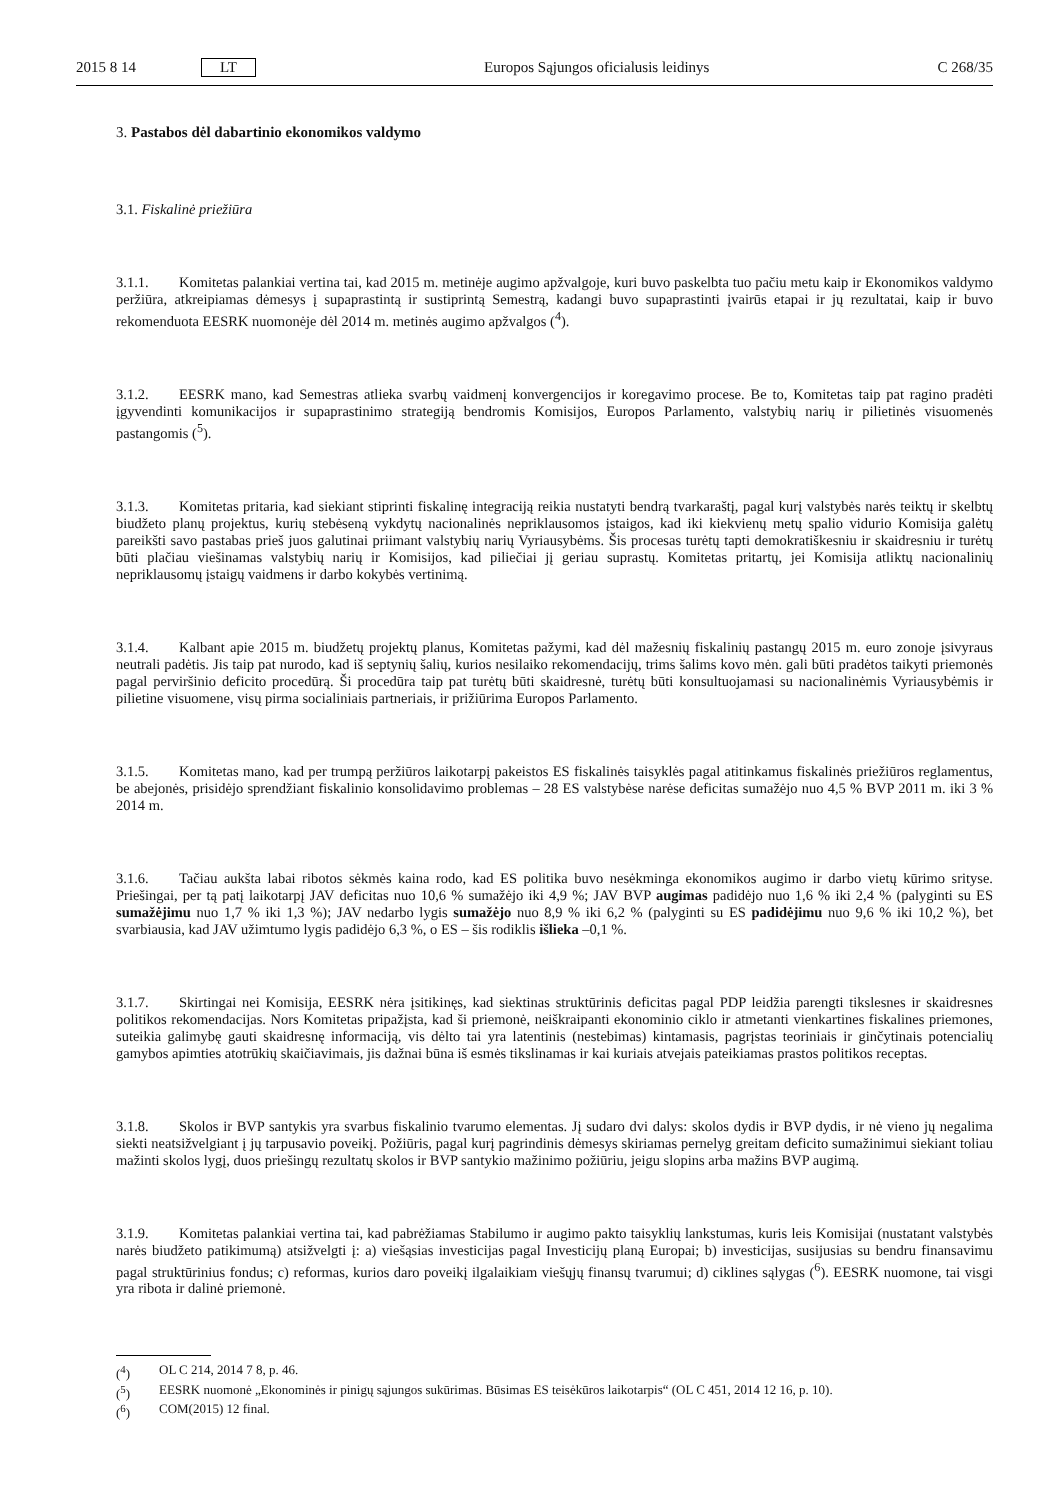2015 8 14 LT Europos Sąjungos oficialusis leidinys C 268/35
3. Pastabos dėl dabartinio ekonomikos valdymo
3.1. Fiskalinė priežiūra
3.1.1. Komitetas palankiai vertina tai, kad 2015 m. metinėje augimo apžvalgoje, kuri buvo paskelbta tuo pačiu metu kaip ir Ekonomikos valdymo peržiūra, atkreipiamas dėmesys į supaprastintą ir sustiprintą Semestrą, kadangi buvo supaprastinti įvairūs etapai ir jų rezultatai, kaip ir buvo rekomenduota EESRK nuomonėje dėl 2014 m. metinės augimo apžvalgos (<sup>4</sup>).
3.1.2. EESRK mano, kad Semestras atlieka svarbų vaidmenį konvergencijos ir koregavimo procese. Be to, Komitetas taip pat ragino pradėti įgyvendinti komunikacijos ir supaprastinimo strategiją bendromis Komisijos, Europos Parlamento, valstybių narių ir pilietinės visuomenės pastangomis (<sup>5</sup>).
3.1.3. Komitetas pritaria, kad siekiant stiprinti fiskalinę integraciją reikia nustatyti bendrą tvarkaraštį, pagal kurį valstybės narės teiktų ir skelbtų biudžeto planų projektus, kurių stebėseną vykdytų nacionalinės nepriklausomos įstaigos, kad iki kiekvienų metų spalio vidurio Komisija galėtų pareikšti savo pastabas prieš juos galutinai priimant valstybių narių Vyriausybėms. Šis procesas turėtų tapti demokratiškesniu ir skaidresniu ir turėtų būti plačiau viešinamas valstybių narių ir Komisijos, kad piliečiai jį geriau suprastų. Komitetas pritartų, jei Komisija atliktų nacionalinių nepriklausomų įstaigų vaidmens ir darbo kokybės vertinimą.
3.1.4. Kalbant apie 2015 m. biudžetų projektų planus, Komitetas pažymi, kad dėl mažesnių fiskalinių pastangų 2015 m. euro zonoje įsivyraus neutrali padėtis. Jis taip pat nurodo, kad iš septynių šalių, kurios nesilaiko rekomendacijų, trims šalims kovo mėn. gali būti pradėtos taikyti priemonės pagal perviršinio deficito procedūrą. Ši procedūra taip pat turėtų būti skaidresnė, turėtų būti konsultuojamasi su nacionalinėmis Vyriausybėmis ir pilietine visuomene, visų pirma socialiniais partneriais, ir prižiūrima Europos Parlamento.
3.1.5. Komitetas mano, kad per trumpą peržiūros laikotarpį pakeistos ES fiskalinės taisyklės pagal atitinkamus fiskalinės priežiūros reglamentus, be abejonės, prisidėjo sprendžiant fiskalinio konsolidavimo problemas – 28 ES valstybėse narėse deficitas sumažėjo nuo 4,5 % BVP 2011 m. iki 3 % 2014 m.
3.1.6. Tačiau aukšta labai ribotos sėkmės kaina rodo, kad ES politika buvo nesėkminga ekonomikos augimo ir darbo vietų kūrimo srityse. Priešingai, per tą patį laikotarpį JAV deficitas nuo 10,6 % sumažėjo iki 4,9 %; JAV BVP augimas padidėjo nuo 1,6 % iki 2,4 % (palyginti su ES sumažėjimu nuo 1,7 % iki 1,3 %); JAV nedarbo lygis sumažėjo nuo 8,9 % iki 6,2 % (palyginti su ES padidėjimu nuo 9,6 % iki 10,2 %), bet svarbiausia, kad JAV užimtumo lygis padidėjo 6,3 %, o ES – šis rodiklis išlieka –0,1 %.
3.1.7. Skirtingai nei Komisija, EESRK nėra įsitikinęs, kad siektinas struktūrinis deficitas pagal PDP leidžia parengti tikslesnes ir skaidresnes politikos rekomendacijas. Nors Komitetas pripažįsta, kad ši priemonė, neiškraipanti ekonominio ciklo ir atmetanti vienkartines fiskalines priemones, suteikia galimybę gauti skaidresnę informaciją, vis dėlto tai yra latentinis (nestebimas) kintamasis, pagrįstas teoriniais ir ginčytinais potencialių gamybos apimties atotrūkių skaičiavimais, jis dažnai būna iš esmės tikslinamas ir kai kuriais atvejais pateikiamas prastos politikos receptas.
3.1.8. Skolos ir BVP santykis yra svarbus fiskalinio tvarumo elementas. Jį sudaro dvi dalys: skolos dydis ir BVP dydis, ir nė vieno jų negalima siekti neatsižvelgiant į jų tarpusavio poveikį. Požiūris, pagal kurį pagrindinis dėmesys skiriamas pernelyg greitam deficito sumažinimui siekiant toliau mažinti skolos lygį, duos priešingų rezultatų skolos ir BVP santykio mažinimo požiūriu, jeigu slopins arba mažins BVP augimą.
3.1.9. Komitetas palankiai vertina tai, kad pabrėžiamas Stabilumo ir augimo pakto taisyklių lankstumas, kuris leis Komisijai (nustatant valstybės narės biudžeto patikimumą) atsižvelgti į: a) viešąsias investicijas pagal Investicijų planą Europai; b) investicijas, susijusias su bendru finansavimu pagal struktūrinius fondus; c) reformas, kurios daro poveikį ilgalaikiam viešųjų finansų tvarumui; d) ciklines sąlygas (<sup>6</sup>). EESRK nuomone, tai visgi yra ribota ir dalinė priemonė.
(<sup>4</sup>) OL C 214, 2014 7 8, p. 46.
(<sup>5</sup>) EESRK nuomonė „Ekonominės ir pinigų sąjungos sukūrimas. Būsimas ES teisėkūros laikotarpis“ (OL C 451, 2014 12 16, p. 10).
(<sup>6</sup>) COM(2015) 12 final.